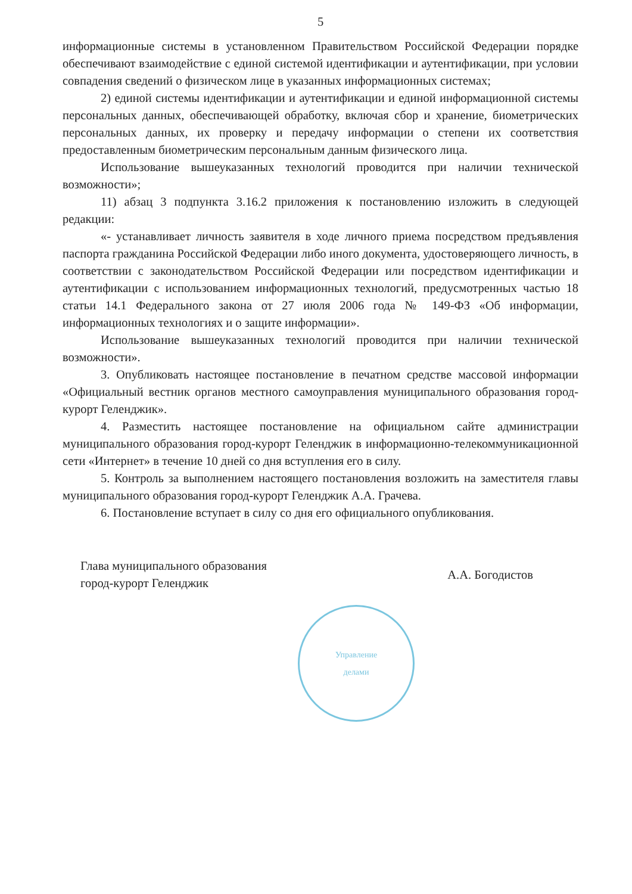5
информационные системы в установленном Правительством Российской Федерации порядке обеспечивают взаимодействие с единой системой идентификации и аутентификации, при условии совпадения сведений о физическом лице в указанных информационных системах;
2) единой системы идентификации и аутентификации и единой информационной системы персональных данных, обеспечивающей обработку, включая сбор и хранение, биометрических персональных данных, их проверку и передачу информации о степени их соответствия предоставленным биометрическим персональным данным физического лица.
Использование вышеуказанных технологий проводится при наличии технической возможности»;
11) абзац 3 подпункта 3.16.2 приложения к постановлению изложить в следующей редакции:
«- устанавливает личность заявителя в ходе личного приема посредством предъявления паспорта гражданина Российской Федерации либо иного документа, удостоверяющего личность, в соответствии с законодательством Российской Федерации или посредством идентификации и аутентификации с использованием информационных технологий, предусмотренных частью 18 статьи 14.1 Федерального закона от 27 июля 2006 года № 149-ФЗ «Об информации, информационных технологиях и о защите информации».
Использование вышеуказанных технологий проводится при наличии технической возможности».
3. Опубликовать настоящее постановление в печатном средстве массовой информации «Официальный вестник органов местного самоуправления муниципального образования город-курорт Геленджик».
4. Разместить настоящее постановление на официальном сайте администрации муниципального образования город-курорт Геленджик в информационно-телекоммуникационной сети «Интернет» в течение 10 дней со дня вступления его в силу.
5. Контроль за выполнением настоящего постановления возложить на заместителя главы муниципального образования город-курорт Геленджик А.А. Грачева.
6. Постановление вступает в силу со дня его официального опубликования.
Глава муниципального образования
город-курорт Геленджик
А.А. Богодистов
Управление
делами